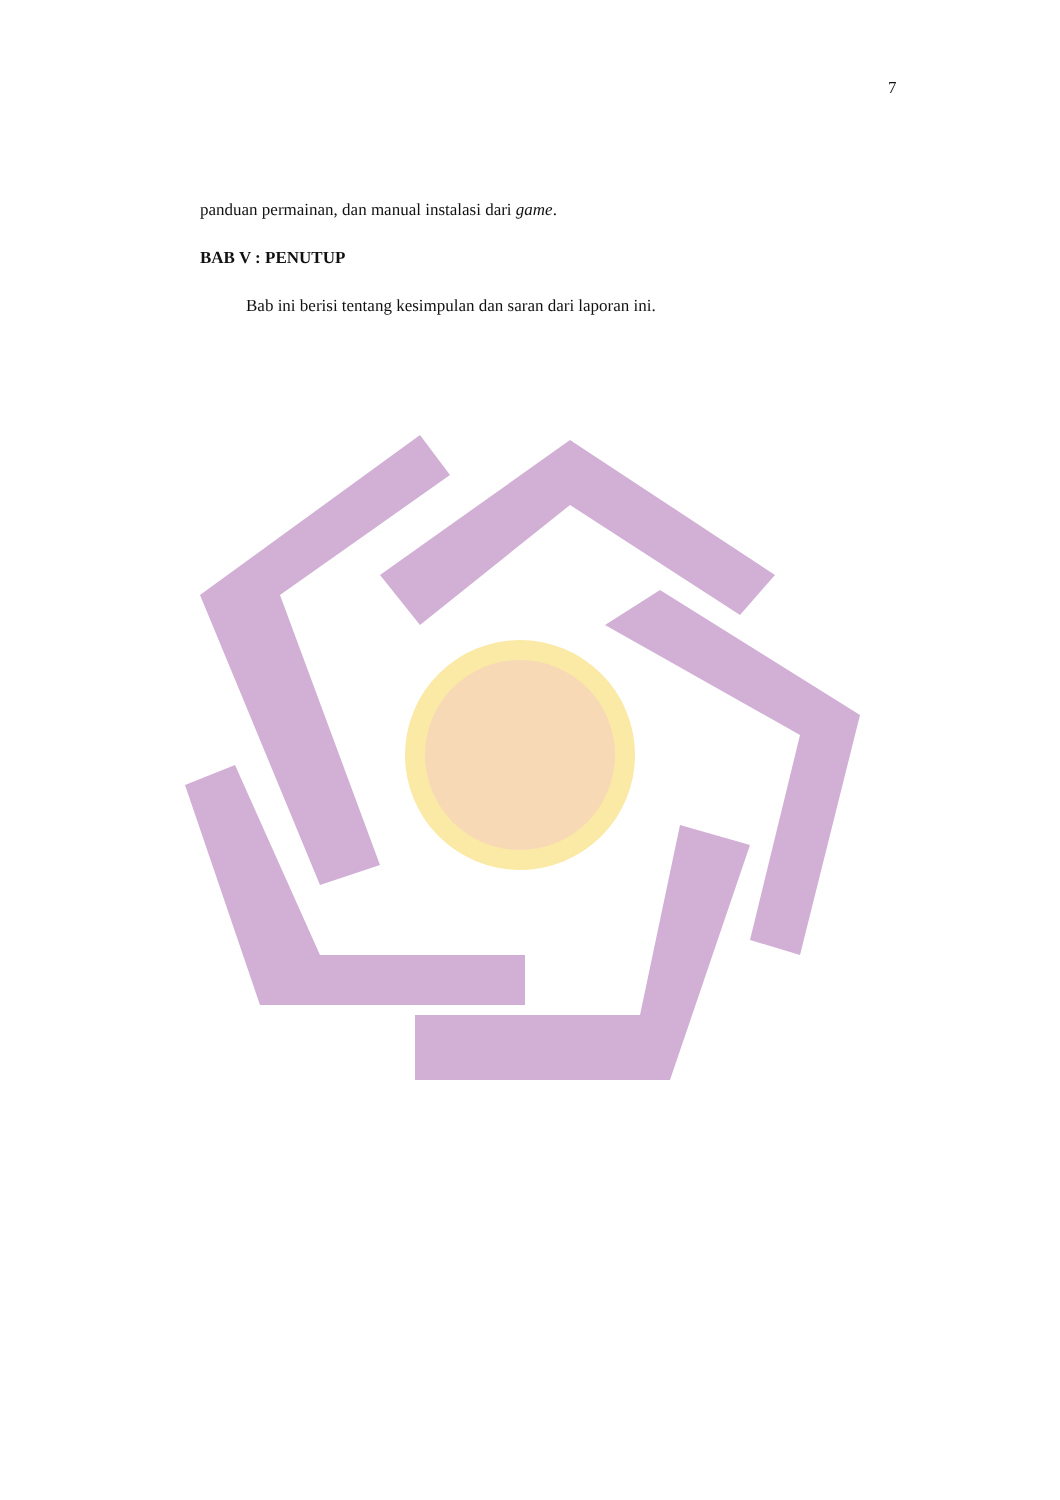7
panduan permainan, dan manual instalasi dari game.
BAB V : PENUTUP
Bab ini berisi tentang kesimpulan dan saran dari laporan ini.